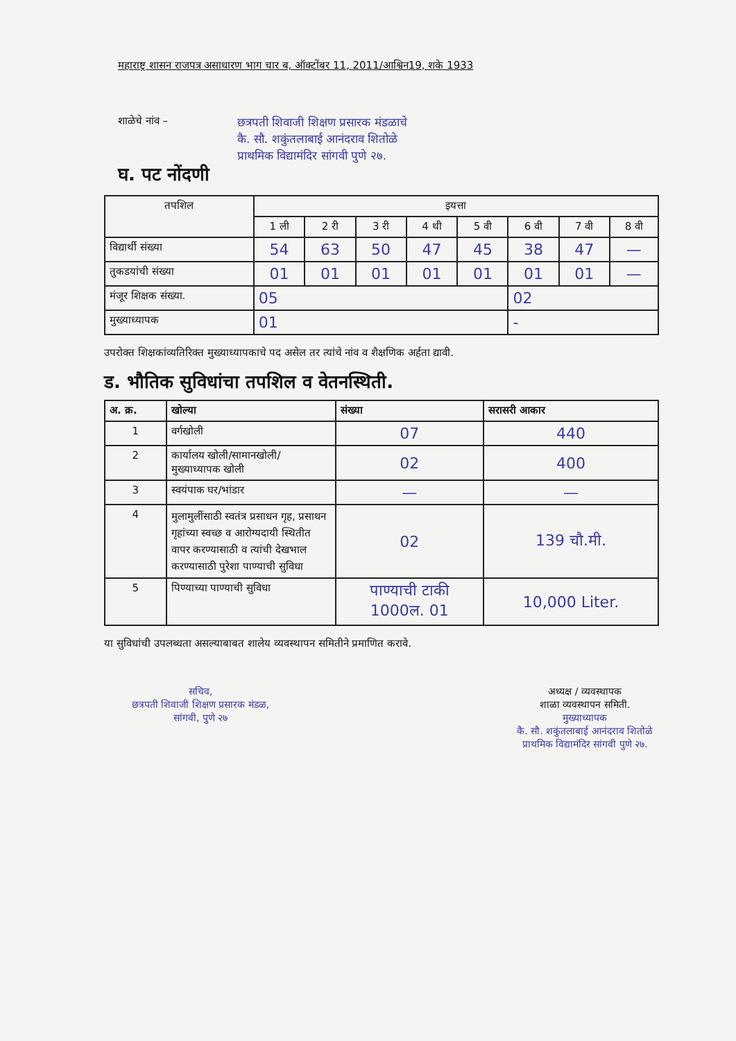महाराष्ट्र शासन राजपत्र असाधारण भाग चार ब, ऑक्टोंबर 11, 2011/आश्विन19, शके 1933
शाळेचे नांव –
छत्रपती शिवाजी शिक्षण प्रसारक मंडळाचे
कै. सौ. शकुंतलाबाई आनंदराव शितोळे
प्राथमिक विद्यामंदिर सांगवी पुणे २७.
घ. पट नोंदणी
| तपशिल | इयत्ता | | | | | | | |
| --- | --- | --- | --- | --- | --- | --- | --- | --- |
| | 1 ली | 2 री | 3 री | 4 थी | 5 वी | 6 वी | 7 वी | 8 वी |
| विद्यार्थी संख्या | 54 | 63 | 50 | 47 | 45 | 38 | 47 | — |
| तुकडयांची संख्या | 01 | 01 | 01 | 01 | 01 | 01 | 01 | — |
| मंजूर शिक्षक संख्या. | 05 | | | | | 02 | | |
| मुख्याध्यापक | 01 | | | | | - | | |
उपरोक्त शिक्षकांव्यतिरिक्त मुख्याध्यापकाचे पद असेल तर त्यांचे नांव व शैक्षणिक अर्हता द्यावी.
ड. भौतिक सुविधांचा तपशिल व वेतनस्थिती.
| अ. क्र. | खोल्या | संख्या | सरासरी आकार |
| --- | --- | --- | --- |
| 1 | वर्गखोली | 07 | 440 |
| 2 | कार्यालय खोली/सामानखोली/ मुख्याध्यापक खोली | 02 | 400 |
| 3 | स्वयंपाक घर/भांडार | — | — |
| 4 | मुलामुलींसाठी स्वतंत्र प्रसाधन गृह, प्रसाधन गृहांच्या स्वच्छ व आरोग्यदायी स्थितीत वापर करण्यासाठी व त्यांची देखभाल करण्यासाठी पुरेशा पाण्याची सुविधा | 02 | 139 चौ.मी. |
| 5 | पिण्याच्या पाण्याची सुविधा | पाण्याची टाकी 1000ल. 01 | 10,000 Liter. |
या सुविधांची उपलब्धता असल्याबाबत शालेय व्यवस्थापन समितीने प्रमाणित करावे.
सचिव,
छत्रपती शिवाजी शिक्षण प्रसारक मंडळ,
सांगवी, पुणे २७
अध्यक्ष / व्यवस्थापक
शाळा व्यवस्थापन समिती.
मुख्याध्यापक
कै. सौ. शकुंतलाबाई आनंदराव शितोळे
प्राथमिक विद्यामंदिर सांगवी पुणे २७.